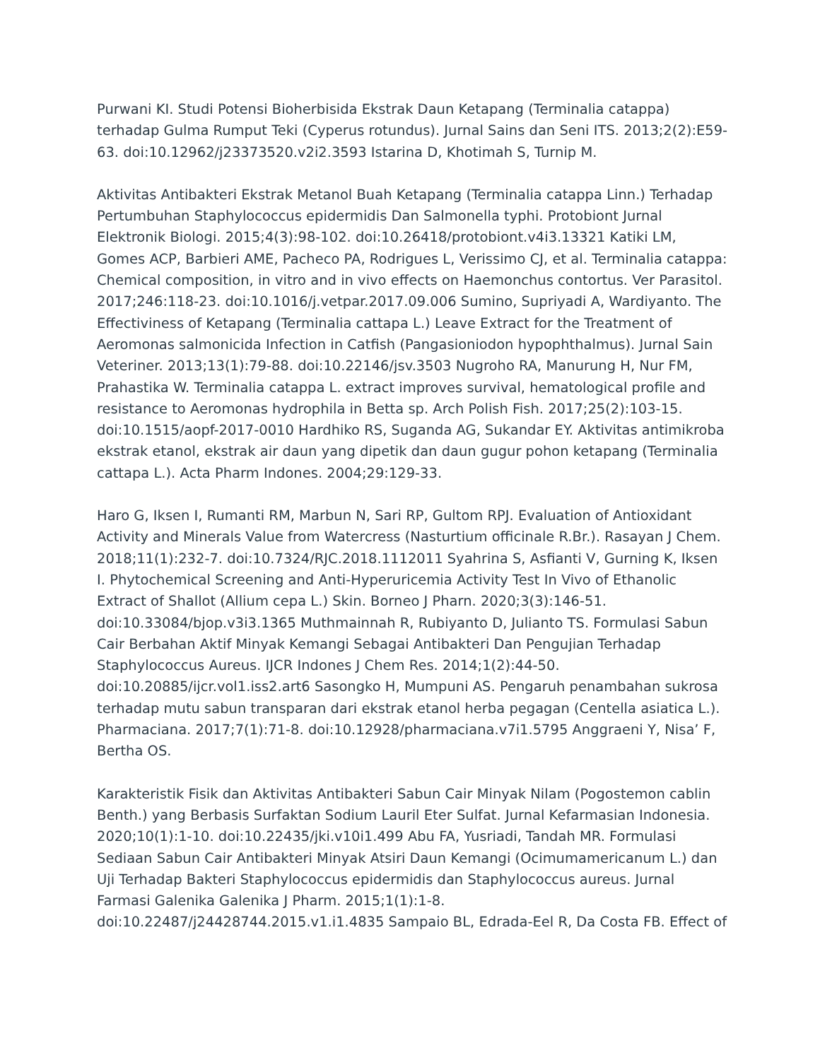Purwani KI. Studi Potensi Bioherbisida Ekstrak Daun Ketapang (Terminalia catappa) terhadap Gulma Rumput Teki (Cyperus rotundus). Jurnal Sains dan Seni ITS. 2013;2(2):E59-63. doi:10.12962/j23373520.v2i2.3593 Istarina D, Khotimah S, Turnip M.
Aktivitas Antibakteri Ekstrak Metanol Buah Ketapang (Terminalia catappa Linn.) Terhadap Pertumbuhan Staphylococcus epidermidis Dan Salmonella typhi. Protobiont Jurnal Elektronik Biologi. 2015;4(3):98-102. doi:10.26418/protobiont.v4i3.13321 Katiki LM, Gomes ACP, Barbieri AME, Pacheco PA, Rodrigues L, Verissimo CJ, et al. Terminalia catappa: Chemical composition, in vitro and in vivo effects on Haemonchus contortus. Ver Parasitol. 2017;246:118-23. doi:10.1016/j.vetpar.2017.09.006 Sumino, Supriyadi A, Wardiyanto. The Effectiviness of Ketapang (Terminalia cattapa L.) Leave Extract for the Treatment of Aeromonas salmonicida Infection in Catfish (Pangasioniodon hypophthalmus). Jurnal Sain Veteriner. 2013;13(1):79-88. doi:10.22146/jsv.3503 Nugroho RA, Manurung H, Nur FM, Prahastika W. Terminalia catappa L. extract improves survival, hematological profile and resistance to Aeromonas hydrophila in Betta sp. Arch Polish Fish. 2017;25(2):103-15. doi:10.1515/aopf-2017-0010 Hardhiko RS, Suganda AG, Sukandar EY. Aktivitas antimikroba ekstrak etanol, ekstrak air daun yang dipetik dan daun gugur pohon ketapang (Terminalia cattapa L.). Acta Pharm Indones. 2004;29:129-33.
Haro G, Iksen I, Rumanti RM, Marbun N, Sari RP, Gultom RPJ. Evaluation of Antioxidant Activity and Minerals Value from Watercress (Nasturtium officinale R.Br.). Rasayan J Chem. 2018;11(1):232-7. doi:10.7324/RJC.2018.1112011 Syahrina S, Asfianti V, Gurning K, Iksen I. Phytochemical Screening and Anti-Hyperuricemia Activity Test In Vivo of Ethanolic Extract of Shallot (Allium cepa L.) Skin. Borneo J Pharn. 2020;3(3):146-51. doi:10.33084/bjop.v3i3.1365 Muthmainnah R, Rubiyanto D, Julianto TS. Formulasi Sabun Cair Berbahan Aktif Minyak Kemangi Sebagai Antibakteri Dan Pengujian Terhadap Staphylococcus Aureus. IJCR Indones J Chem Res. 2014;1(2):44-50. doi:10.20885/ijcr.vol1.iss2.art6 Sasongko H, Mumpuni AS. Pengaruh penambahan sukrosa terhadap mutu sabun transparan dari ekstrak etanol herba pegagan (Centella asiatica L.). Pharmaciana. 2017;7(1):71-8. doi:10.12928/pharmaciana.v7i1.5795 Anggraeni Y, Nisa’ F, Bertha OS.
Karakteristik Fisik dan Aktivitas Antibakteri Sabun Cair Minyak Nilam (Pogostemon cablin Benth.) yang Berbasis Surfaktan Sodium Lauril Eter Sulfat. Jurnal Kefarmasian Indonesia. 2020;10(1):1-10. doi:10.22435/jki.v10i1.499 Abu FA, Yusriadi, Tandah MR. Formulasi Sediaan Sabun Cair Antibakteri Minyak Atsiri Daun Kemangi (Ocimumamericanum L.) dan Uji Terhadap Bakteri Staphylococcus epidermidis dan Staphylococcus aureus. Jurnal Farmasi Galenika Galenika J Pharm. 2015;1(1):1-8. doi:10.22487/j24428744.2015.v1.i1.4835 Sampaio BL, Edrada-Eel R, Da Costa FB. Effect of